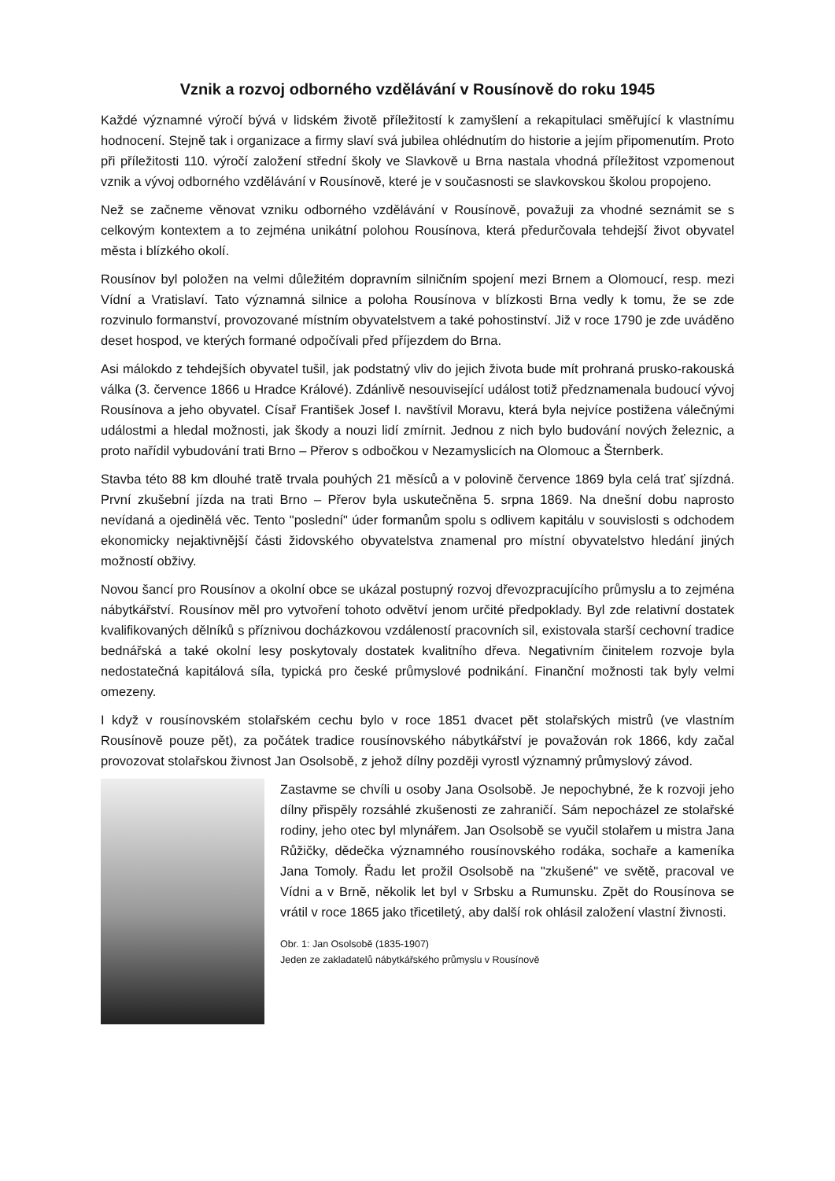Vznik a rozvoj odborného vzdělávání v Rousínově do roku 1945
Každé významné výročí bývá v lidském životě příležitostí k zamyšlení a rekapitulaci směřující k vlastnímu hodnocení. Stejně tak i organizace a firmy slaví svá jubilea ohlédnutím do historie a jejím připomenutím. Proto při příležitosti 110. výročí založení střední školy ve Slavkově u Brna nastala vhodná příležitost vzpomenout vznik a vývoj odborného vzdělávání v Rousínově, které je v současnosti se slavkovskou školou propojeno.
Než se začneme věnovat vzniku odborného vzdělávání v Rousínově, považuji za vhodné seznámit se s celkovým kontextem a to zejména unikátní polohou Rousínova, která předurčovala tehdejší život obyvatel města i blízkého okolí.
Rousínov byl položen na velmi důležitém dopravním silničním spojení mezi Brnem a Olomoucí, resp. mezi Vídní a Vratislaví. Tato významná silnice a poloha Rousínova v blízkosti Brna vedly k tomu, že se zde rozvinulo formanství, provozované místním obyvatelstvem a také pohostinství. Již v roce 1790 je zde uváděno deset hospod, ve kterých formané odpočívali před příjezdem do Brna.
Asi málokdo z tehdejších obyvatel tušil, jak podstatný vliv do jejich života bude mít prohraná prusko-rakouská válka (3. července 1866 u Hradce Králové). Zdánlivě nesouvisející událost totiž předznamenala budoucí vývoj Rousínova a jeho obyvatel. Císař František Josef I. navštívil Moravu, která byla nejvíce postižena válečnými událostmi a hledal možnosti, jak škody a nouzi lidí zmírnit. Jednou z nich bylo budování nových železnic, a proto nařídil vybudování trati Brno – Přerov s odbočkou v Nezamyslicích na Olomouc a Šternberk.
Stavba této 88 km dlouhé tratě trvala pouhých 21 měsíců a v polovině července 1869 byla celá trať sjízdná. První zkušební jízda na trati Brno – Přerov byla uskutečněna 5. srpna 1869. Na dnešní dobu naprosto nevídaná a ojedinělá věc. Tento "poslední" úder formanům spolu s odlivem kapitálu v souvislosti s odchodem ekonomicky nejaktivnější části židovského obyvatelstva znamenal pro místní obyvatelstvo hledání jiných možností obživy.
Novou šancí pro Rousínov a okolní obce se ukázal postupný rozvoj dřevozpracujícího průmyslu a to zejména nábytkářství. Rousínov měl pro vytvoření tohoto odvětví jenom určité předpoklady. Byl zde relativní dostatek kvalifikovaných dělníků s příznivou docházkovou vzdáleností pracovních sil, existovala starší cechovní tradice bednářská a také okolní lesy poskytovaly dostatek kvalitního dřeva. Negativním činitelem rozvoje byla nedostatečná kapitálová síla, typická pro české průmyslové podnikání. Finanční možnosti tak byly velmi omezeny.
I když v rousínovském stolařském cechu bylo v roce 1851 dvacet pět stolařských mistrů (ve vlastním Rousínově pouze pět), za počátek tradice rousínovského nábytkářství je považován rok 1866, kdy začal provozovat stolařskou živnost Jan Osolsobě, z jehož dílny později vyrostl významný průmyslový závod.
Zastavme se chvíli u osoby Jana Osolsobě. Je nepochybné, že k rozvoji jeho dílny přispěly rozsáhlé zkušenosti ze zahraničí. Sám nepocházel ze stolařské rodiny, jeho otec byl mlynářem. Jan Osolsobě se vyučil stolařem u mistra Jana Růžičky, dědečka významného rousínovského rodáka, sochaře a kameníka Jana Tomoly. Řadu let prožil Osolsobě na "zkušené" ve světě, pracoval ve Vídni a v Brně, několik let byl v Srbsku a Rumunsku. Zpět do Rousínova se vrátil v roce 1865 jako třicetiletý, aby další rok ohlásil založení vlastní živnosti.
Obr. 1: Jan Osolsobě (1835-1907)
Jeden ze zakladatelů nábytkářského průmyslu v Rousínově